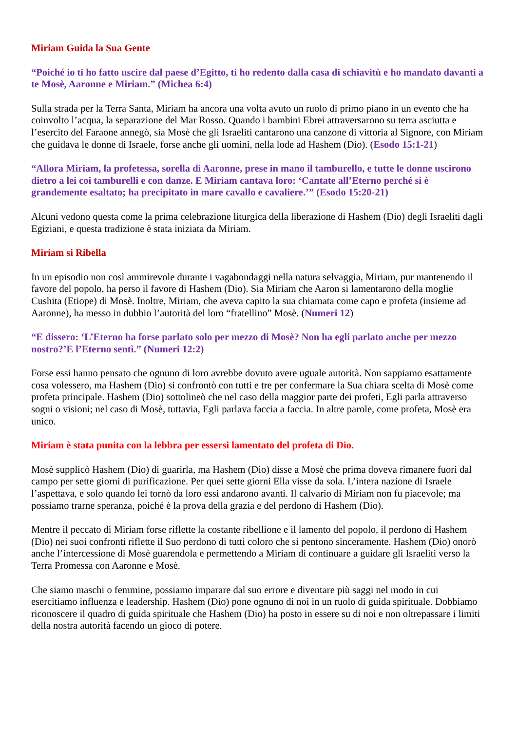Miriam Guida la Sua Gente
“Poiché io ti ho fatto uscire dal paese d’Egitto, ti ho redento dalla casa di schiavitù e ho mandato davanti a te Mosè, Aaronne e Miriam.” (Michea 6:4)
Sulla strada per la Terra Santa, Miriam ha ancora una volta avuto un ruolo di primo piano in un evento che ha coinvolto l’acqua, la separazione del Mar Rosso. Quando i bambini Ebrei attraversarono su terra asciutta e l’esercito del Faraone annegò, sia Mosè che gli Israeliti cantarono una canzone di vittoria al Signore, con Miriam che guidava le donne di Israele, forse anche gli uomini, nella lode ad Hashem (Dio). (Esodo 15:1-21)
“Allora Miriam, la profetessa, sorella di Aaronne, prese in mano il tamburello, e tutte le donne uscirono dietro a lei coi tamburelli e con danze. E Miriam cantava loro: ‘Cantate all’Eterno perché si è grandemente esaltato; ha precipitato in mare cavallo e cavaliere.’” (Esodo 15:20-21)
Alcuni vedono questa come la prima celebrazione liturgica della liberazione di Hashem (Dio) degli Israeliti dagli Egiziani, e questa tradizione è stata iniziata da Miriam.
Miriam si Ribella
In un episodio non così ammirevole durante i vagabondaggi nella natura selvaggia, Miriam, pur mantenendo il favore del popolo, ha perso il favore di Hashem (Dio). Sia Miriam che Aaron si lamentarono della moglie Cushita (Etiope) di Mosè. Inoltre, Miriam, che aveva capito la sua chiamata come capo e profeta (insieme ad Aaronne), ha messo in dubbio l’autorità del loro “fratellino” Mosè. (Numeri 12)
“E dissero: ‘L’Eterno ha forse parlato solo per mezzo di Mosè? Non ha egli parlato anche per mezzo nostro?’E l’Eterno sentì.” (Numeri 12:2)
Forse essi hanno pensato che ognuno di loro avrebbe dovuto avere uguale autorità. Non sappiamo esattamente cosa volessero, ma Hashem (Dio) si confrontò con tutti e tre per confermare la Sua chiara scelta di Mosè come profeta principale. Hashem (Dio) sottolineò che nel caso della maggior parte dei profeti, Egli parla attraverso sogni o visioni; nel caso di Mosè, tuttavia, Egli parlava faccia a faccia. In altre parole, come profeta, Mosè era unico.
Miriam è stata punita con la lebbra per essersi lamentato del profeta di Dio.
Mosè supplicò Hashem (Dio) di guarirla, ma Hashem (Dio) disse a Mosè che prima doveva rimanere fuori dal campo per sette giorni di purificazione. Per quei sette giorni Ella visse da sola. L’intera nazione di Israele l’aspettava, e solo quando lei tornò da loro essi andarono avanti. Il calvario di Miriam non fu piacevole; ma possiamo trarne speranza, poiché è la prova della grazia e del perdono di Hashem (Dio).
Mentre il peccato di Miriam forse riflette la costante ribellione e il lamento del popolo, il perdono di Hashem (Dio) nei suoi confronti riflette il Suo perdono di tutti coloro che si pentono sinceramente. Hashem (Dio) onorò anche l’intercessione di Mosè guarendola e permettendo a Miriam di continuare a guidare gli Israeliti verso la Terra Promessa con Aaronne e Mosè.
Che siamo maschi o femmine, possiamo imparare dal suo errore e diventare più saggi nel modo in cui esercitiamo influenza e leadership. Hashem (Dio) pone ognuno di noi in un ruolo di guida spirituale. Dobbiamo riconoscere il quadro di guida spirituale che Hashem (Dio) ha posto in essere su di noi e non oltrepassare i limiti della nostra autorità facendo un gioco di potere.